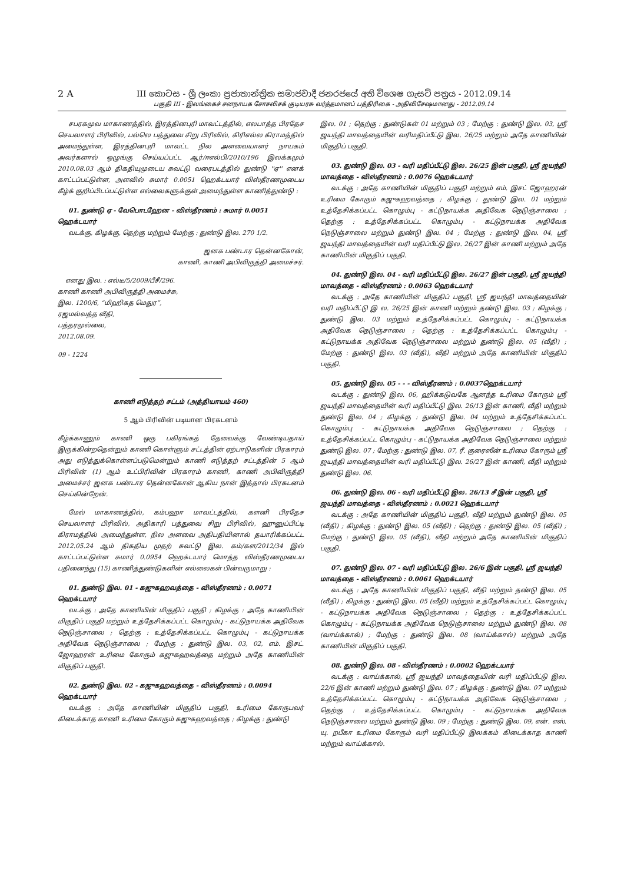2 A III කොටස - ශ්‍රී ලංකා ප්‍රජාතාන්ත්‍රික සමාජවාදී ජනරජයේ අති විශෙෂ ගැසට් පත්‍රය - 2012.09.14
பகுதி III - இலங்கைச் சனநாயக சோசலிசக் குடியரசு வர்த்தமானப் பத்திரிகை - அதிவிசேஷமானது - 2012.09.14
சபரகமுவ மாகாணத்தில், இரத்தினபுரி மாவட்டத்தில், எலபாத்த பிரதேச செயலாளர் பிரிவில், பல்லெ பத்துவை சிறு பிரிவில், கிரிஎல்ல கிராமத்தில் அமைந்துள்ள, இரத்தினபுரி மாவட்ட நில அளவையாளர் நாயகம் அவர்களால் ஒழுங்கு செய்யப்பட்ட ஆர்/ஈஎல்பி/2010/196 இலக்கமும் 2010.08.03 ஆம் திகதியுமுடைய சுவட்டு வரைபடத்தில் துண்டு ''ஏ'' எனக் காட்டப்பட்டுள்ள, அளவில் சுமார் 0.0051 ஹெக்டயார் விஸ்தீரணமுடைய கீழ்க் குறிப்பிடப்பட்டுள்ள எல்லைகளுக்குள் அமைந்துள்ள காணித்துண்டு :
01. துண்டு ஏ - வேபொடஹேன - விஸ்தீரணம் : சுமார் 0.0051 ஹெக்டயார்
வடக்கு, கிழக்கு, தெற்கு மற்றும் மேற்கு : துண்டு இல. 270 1/2.
ஜனக பண்டார தென்னகோன்,
காணி, காணி அபிவிருத்தி அமைச்சர்.
எனது இல. : எல்டீ/5/2009/பீசீ/296.
காணி காணி அபிவிருத்தி அமைச்சு,
இல. 1200/6, “மிஹிகத மெதுர”,
ரஜமல்வத்த வீதி,
பத்தரமுல்லை,
2012.08.09.
09 - 1224
காணி எடுத்தற் சட்டம் (அத்தியாயம் 460)
5 ஆம் பிரிவின் படியான பிரகடனம்
கீழ்க்காணும் காணி ஒரு பகிரங்கத் தேவைக்கு வேண்டியதாய் இருக்கின்றதென்றும் காணி கொள்ளும் சட்டத்தின் ஏற்பாடுகளின் பிரகாரம் அது எடுத்துக்கொள்ளப்படுமென்றும் காணி எடுத்தற் சட்டத்தின் 5 ஆம் பிரிவின் (1) ஆம் உட்பிரிவின் பிரகாரம் காணி, காணி அபிவிருத்தி அமைச்சர் ஜனக பண்டார தென்னகோன் ஆகிய நான் இத்தால் பிரகடனம் செய்கின்றேன்.
மேல் மாகாணத்தில், கம்பஹா மாவட்டத்தில், களனி பிரதேச செயலாளர் பிரிவில், அதிகாரி பத்துவை சிறு பிரிவில், ஹுனுப்பிட்டி கிராமத்தில் அமைந்துள்ள, நில அளவை அதிபதியினால் தயாரிக்கப்பட்ட 2012.05.24 ஆம் திகதிய முதற் சுவட்டு இல. கம்/கள/2012/34 இல் காட்டப்பட்டுள்ள சுமார் 0.0954 ஹெக்டயார் மொத்த விஸ்தீரணமுடைய பதினைந்து (15) காணித்துண்டுகளின் எல்லைகள் பின்வருமாறு :
01. துண்டு இல. 01 - கஜுகஹவத்தை - விஸ்தீரணம் : 0.0071 ஹெக்டயார்
வடக்கு : அதே காணியின் மிகுதிப் பகுதி ; கிழக்கு : அதே காணியின் மிகுதிப் பகுதி மற்றும் உத்தேசிக்கப்பட்ட கொழும்பு - கட்டுநாயக்க அதிவேக நெடுஞ்சாலை ; தெற்கு : உத்தேசிக்கப்பட்ட கொழும்பு - கட்டுநாயக்க அதிவேக நெடுஞ்சாலை ; மேற்கு : துண்டு இல. 03, 02, எம். இசட். ஜோஹரன் உரிமை கோரும் கஜுகஹவத்தை மற்றும் அதே காணியின் மிகுதிப் பகுதி.
02. துண்டு இல. 02 - கஜுகஹவத்தை - விஸ்தீரணம் : 0.0094 ஹெக்டயார்
வடக்கு : அதே காணியின் மிகுதிப் பகுதி, உரிமை கோருபவர் கிடைக்காத காணி உரிமை கோரும் கஜுகஹவத்தை ; கிழக்கு : துண்டு
இல. 01 ; தெற்கு : துண்டுகள் 01 மற்றும் 03 ; மேற்கு : துண்டு இல. 03, ஸ்ரீ ஜயந்தி மாவத்தையின் வரிமதிப்பீட்டு இல. 26/25 மற்றும் அதே காணியின் மிகுதிப் பகுதி.
03. துண்டு இல. 03 - வரி மதிப்பீட்டு இல. 26/25 இன் பகுதி, ஸ்ரீ ஜயந்தி மாவத்தை - விஸ்தீரணம் : 0.0076 ஹெக்டயார்
வடக்கு : அதே காணியின் மிகுதிப் பகுதி மற்றும் எம். இசட் ஜோஹரன் உரிமை கோரும் கஜுகஹவத்தை ; கிழக்கு : துண்டு இல. 01 மற்றும் உத்தேசிக்கப்பட்ட கொழும்பு - கட்டுநாயக்க அதிவேக நெடுஞ்சாலை ; தெற்கு : உத்தேசிக்கப்பட்ட கொழும்பு - கட்டுநாயக்க அதிவேக நெடுஞ்சாலை மற்றும் துண்டு இல. 04 ; மேற்கு : துண்டு இல. 04, ஸ்ரீ ஜயந்தி மாவத்தையின் வரி மதிப்பீட்டு இல. 26/27 இன் காணி மற்றும் அதே காணியின் மிகுதிப் பகுதி.
04. துண்டு இல. 04 - வரி மதிப்பீட்டு இல. 26/27 இன் பகுதி, ஸ்ரீ ஜயந்தி மாவத்தை - விஸ்தீரணம் : 0.0063 ஹெக்டயார்
வடக்கு : அதே காணியின் மிகுதிப் பகுதி, ஸ்ரீ ஜயந்தி மாவத்தையின் வரி மதிப்பீட்டு இ ல. 26/25 இன் காணி மற்றும் தண்டு இல. 03 ; கிழக்கு : துண்டு இல. 03 மற்றும் உத்தேசிக்கப்பட்ட கொழும்பு - கட்டுநாயக்க அதிவேக நெடுஞ்சாலை ; தெற்கு : உத்தேசிக்கப்பட்ட கொழும்பு - கட்டுநாயக்க அதிவேக நெடுஞ்சாலை மற்றும் துண்டு இல. 05 (வீதி) ; மேற்கு : துண்டு இல. 03 (வீதி), வீதி மற்றும் அதே காணியின் மிகுதிப் பகுதி.
05. துண்டு இல. 05 - - - விஸ்தீரணம் : 0.0037ஹெக்டயார்
வடக்கு : துண்டு இல. 06, ஹிக்கடுவகே ஆனந்த உரிமை கோரும் ஸ்ரீ ஜயந்தி மாவத்தையின் வரி மதிப்பீட்டு இல. 26/13 இன் காணி, வீதி மற்றும் துண்டு இல. 04 ; கிழக்கு : துண்டு இல. 04 மற்றும் உத்தேசிக்கப்பட்ட கொழும்பு - கட்டுநாயக்க அதிவேக நெடுஞ்சாலை ; தெற்கு : உத்தேசிக்கப்பட்ட கொழும்பு - கட்டுநாயக்க அதிவேக நெடுஞ்சாலை மற்றும் துண்டு இல. 07 ; மேற்கு : துண்டு இல. 07, ரீ. குரைஸீன் உரிமை கோரும் ஸ்ரீ ஜயந்தி மாவத்தையின் வரி மதிப்பீட்டு இல. 26/27 இன் காணி, வீதி மற்றும் துண்டு இல. 06.
06. துண்டு இல. 06 - வரி மதிப்பீட்டு இல. 26/13 சீ இன் பகுதி, ஸ்ரீ ஜயந்தி மாவத்தை - விஸ்தீரணம் : 0.0021 ஹெக்டயார்
வடக்கு : அதே காணியின் மிகுதிப் பகுதி, வீதி மற்றும் துண்டு இல. 05 (வீதி) ; கிழக்கு : துண்டு இல. 05 (வீதி) ; தெற்கு : துண்டு இல. 05 (வீதி) ; மேற்கு : துண்டு இல. 05 (வீதி), வீதி மற்றும் அதே காணியின் மிகுதிப் பகுதி.
07. துண்டு இல. 07 - வரி மதிப்பீட்டு இல. 26/6 இன் பகுதி, ஸ்ரீ ஜயந்தி மாவத்தை - விஸ்தீரணம் : 0.0061 ஹெக்டயார்
வடக்கு : அதே காணியின் மிகுதிப் பகுதி, வீதி மற்றும் தண்டு இல. 05 (வீதி) ; கிழக்கு : துண்டு இல. 05 (வீதி) மற்றும் உத்தேசிக்கப்பட்ட கொழும்பு - கட்டுநாயக்க அதிவேக நெடுஞ்சாலை ; தெற்கு : உத்தேசிக்கப்பட்ட கொழும்பு - கட்டுநாயக்க அதிவேக நெடுஞ்சாலை மற்றும் துண்டு இல. 08 (வாய்க்கால்) ; மேற்கு : துண்டு இல. 08 (வாய்க்கால்) மற்றும் அதே காணியின் மிகுதிப் பகுதி.
08. துண்டு இல. 08 - விஸ்தீரணம் : 0.0002 ஹெக்டயார்
வடக்கு : வாய்க்கால், ஸ்ரீ ஜயந்தி மாவத்தையின் வரி மதிப்பீட்டு இல. 22/6 இன் காணி மற்றும் துண்டு இல. 07 ; கிழக்கு : துண்டு இல. 07 மற்றும் உத்தேசிக்கப்பட்ட கொழும்பு - கட்டுநாயக்க அதிவேக நெடுஞ்சாலை ; தெற்கு : உத்தேசிக்கப்பட்ட கொழும்பு - கட்டுநாயக்க அதிவேக நெடுஞ்சாலை மற்றும் துண்டு இல. 09 ; மேற்கு : துண்டு இல. 09, என். எஸ். யு. றபீகா உரிமை கோரும் வரி மதிப்பீட்டு இலக்கம் கிடைக்காத காணி மற்றும் வாய்க்கால்.